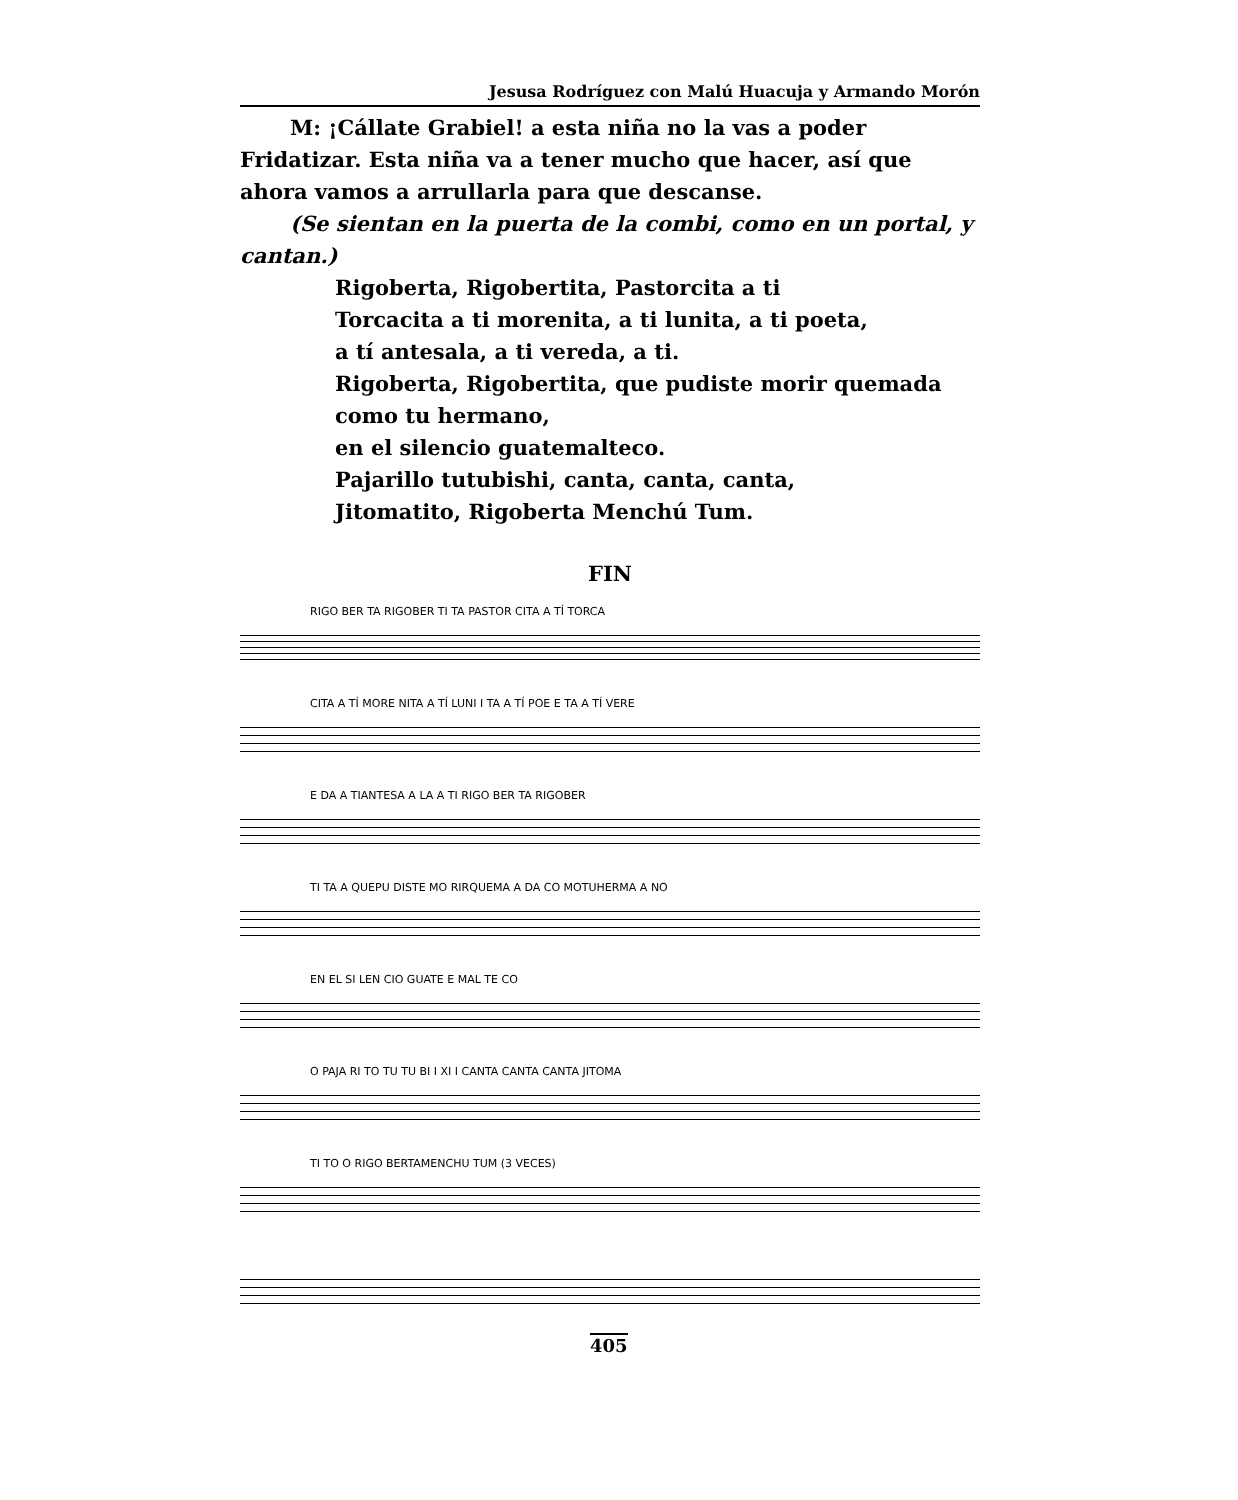Jesusa Rodríguez con Malú Huacuja y Armando Morón
M: ¡Cállate Grabiel! a esta niña no la vas a poder Fridatizar. Esta niña va a tener mucho que hacer, así que ahora vamos a arrullarla para que descanse.
(Se sientan en la puerta de la combi, como en un portal, y cantan.)
Rigoberta, Rigobertita, Pastorcita a ti
Torcacita a ti morenita, a ti lunita, a ti poeta,
a tí antesala, a ti vereda, a ti.
Rigoberta, Rigobertita, que pudiste morir quemada
como tu hermano,
en el silencio guatemalteco.
Pajarillo tutubishi, canta, canta, canta,
Jitomatito, Rigoberta Menchú Tum.
FIN
RIGO BER TA RIGOBER TI TA PASTOR CITA A TÍ TORCA
CITA A TÍ MORE NITA A TÍ LUNI I TA A TÍ POE E TA A TÍ VERE
E DA A TIANTESA A LA A TI RIGO BER TA RIGOBER
TI TA A QUEPU DISTE MO RIRQUEMA A DA CO MOTUHERMA A NO
EN EL SI LEN CIO GUATE E MAL TE CO
O PAJA RI TO TU TU BI I XI I CANTA CANTA CANTA JITOMA
TI TO O RIGO BERTAMENCHU TUM (3 VECES)
405